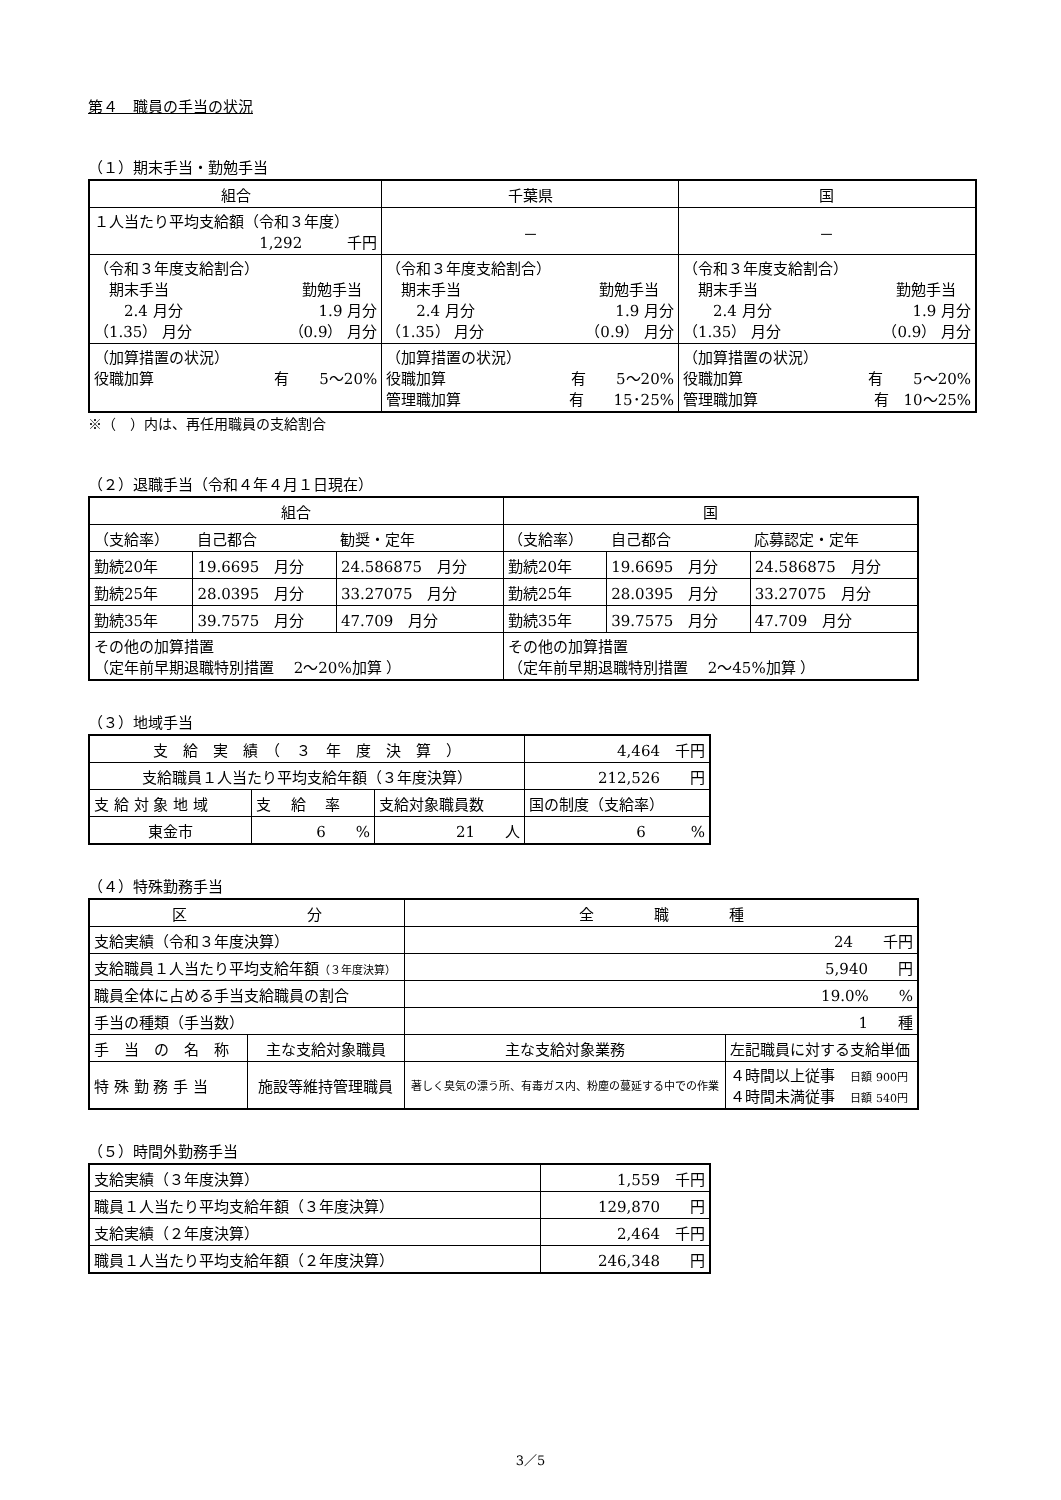第４　職員の手当の状況
（１）期末手当・勤勉手当
| 組合 | 千葉県 | 国 |
| --- | --- | --- |
| １人当たり平均支給額（令和３年度） 1,292 千円 | － | － |
| （令和３年度支給割合） 期末手当 勤勉手当 2.4 月分 1.9 月分 （1.35） 月分 （0.9） 月分 | （令和３年度支給割合） 期末手当 勤勉手当 2.4 月分 1.9 月分 （1.35） 月分 （0.9） 月分 | （令和３年度支給割合） 期末手当 勤勉手当 2.4 月分 1.9 月分 （1.35） 月分 （0.9） 月分 |
| （加算措置の状況） 役職加算 有 5～20% | （加算措置の状況） 役職加算 有 5～20% 管理職加算 有 15･25% | （加算措置の状況） 役職加算 有 5～20% 管理職加算 有 10～25% |
※（　）内は、再任用職員の支給割合
（２）退職手当（令和４年４月１日現在）
| 組合 | | | 国 | | |
| --- | --- | --- | --- | --- | --- |
| （支給率） | 自己都合 | 勧奨・定年 | （支給率） | 自己都合 | 応募認定・定年 |
| 勤続20年 | 19.6695 月分 | 24.586875 月分 | 勤続20年 | 19.6695 月分 | 24.586875 月分 |
| 勤続25年 | 28.0395 月分 | 33.27075 月分 | 勤続25年 | 28.0395 月分 | 33.27075 月分 |
| 勤続35年 | 39.7575 月分 | 47.709 月分 | 勤続35年 | 39.7575 月分 | 47.709 月分 |
| その他の加算措置 （定年前早期退職特別措置 2～20%加算 ） | | | その他の加算措置 （定年前早期退職特別措置 2～45%加算 ） | | |
（３）地域手当
| 支 給 実 績 （ ３ 年 度 決 算 ） | | | 4,464 千円 |
| 支給職員１人当たり平均支給年額（３年度決算） | | | 212,526 円 |
| 支 給 対 象 地 域 | 支 給 率 | 支給対象職員数 | 国の制度（支給率） |
| 東金市 | 6 % | 21 人 | 6 % |
（４）特殊勤務手当
| 区 分 | | 全 職 種 | |
| --- | --- | --- | --- |
| 支給実績（令和３年度決算） | | 24 千円 | |
| 支給職員１人当たり平均支給年額 （３年度決算） | | 5,940 円 | |
| 職員全体に占める手当支給職員の割合 | | 19.0% % | |
| 手当の種類（手当数） | | 1 種 | |
| 手 当 の 名 称 | 主な支給対象職員 | 主な支給対象業務 | 左記職員に対する支給単価 |
| 特 殊 勤 務 手 当 | 施設等維持管理職員 | 著しく臭気の漂う所、有毒ガス内、粉塵の蔓延する中での作業 | ４時間以上従事 日額 900円 ４時間未満従事 日額 540円 |
（５）時間外勤務手当
| 支給実績（３年度決算） | 1,559 千円 |
| 職員１人当たり平均支給年額（３年度決算） | 129,870 円 |
| 支給実績（２年度決算） | 2,464 千円 |
| 職員１人当たり平均支給年額（２年度決算） | 246,348 円 |
3／5